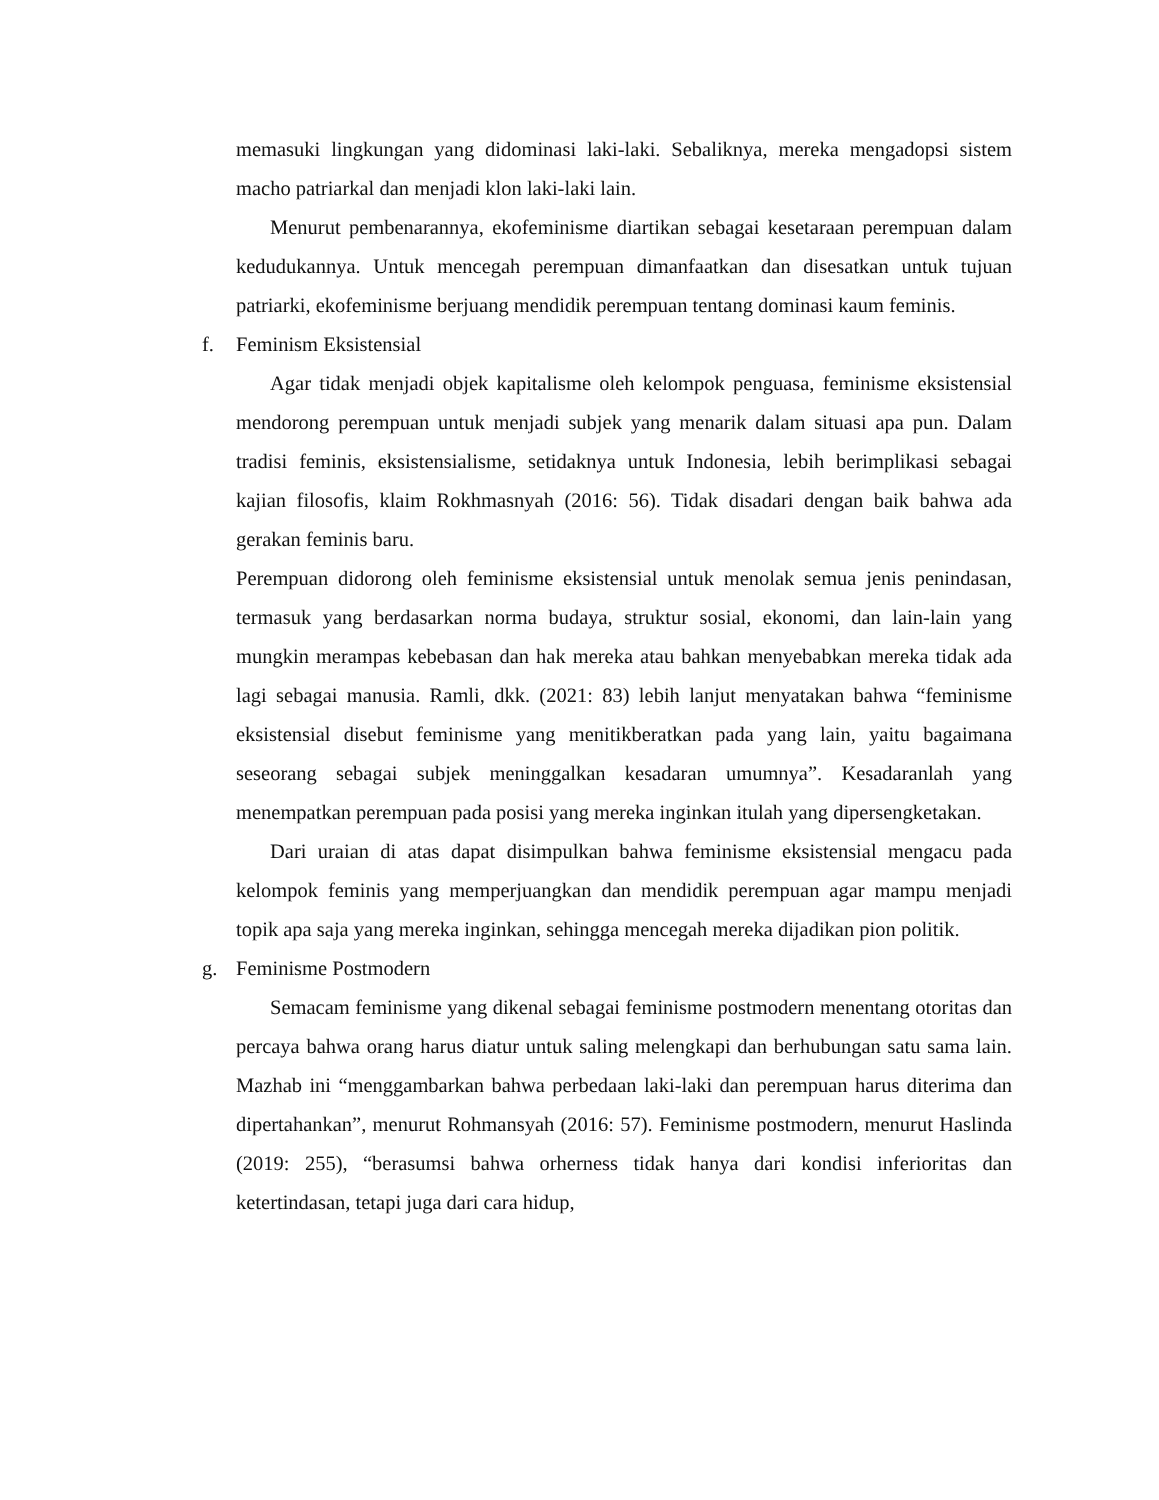memasuki lingkungan yang didominasi laki-laki. Sebaliknya, mereka mengadopsi sistem macho patriarkal dan menjadi klon laki-laki lain.
Menurut pembenarannya, ekofeminisme diartikan sebagai kesetaraan perempuan dalam kedudukannya. Untuk mencegah perempuan dimanfaatkan dan disesatkan untuk tujuan patriarki, ekofeminisme berjuang mendidik perempuan tentang dominasi kaum feminis.
f. Feminism Eksistensial
Agar tidak menjadi objek kapitalisme oleh kelompok penguasa, feminisme eksistensial mendorong perempuan untuk menjadi subjek yang menarik dalam situasi apa pun. Dalam tradisi feminis, eksistensialisme, setidaknya untuk Indonesia, lebih berimplikasi sebagai kajian filosofis, klaim Rokhmasnyah (2016: 56). Tidak disadari dengan baik bahwa ada gerakan feminis baru.
Perempuan didorong oleh feminisme eksistensial untuk menolak semua jenis penindasan, termasuk yang berdasarkan norma budaya, struktur sosial, ekonomi, dan lain-lain yang mungkin merampas kebebasan dan hak mereka atau bahkan menyebabkan mereka tidak ada lagi sebagai manusia. Ramli, dkk. (2021: 83) lebih lanjut menyatakan bahwa “feminisme eksistensial disebut feminisme yang menitikberatkan pada yang lain, yaitu bagaimana seseorang sebagai subjek meninggalkan kesadaran umumnya”. Kesadaranlah yang menempatkan perempuan pada posisi yang mereka inginkan itulah yang dipersengketakan.
Dari uraian di atas dapat disimpulkan bahwa feminisme eksistensial mengacu pada kelompok feminis yang memperjuangkan dan mendidik perempuan agar mampu menjadi topik apa saja yang mereka inginkan, sehingga mencegah mereka dijadikan pion politik.
g. Feminisme Postmodern
Semacam feminisme yang dikenal sebagai feminisme postmodern menentang otoritas dan percaya bahwa orang harus diatur untuk saling melengkapi dan berhubungan satu sama lain. Mazhab ini “menggambarkan bahwa perbedaan laki-laki dan perempuan harus diterima dan dipertahankan”, menurut Rohmansyah (2016: 57). Feminisme postmodern, menurut Haslinda (2019: 255), “berasumsi bahwa orherness tidak hanya dari kondisi inferioritas dan ketertindasan, tetapi juga dari cara hidup,